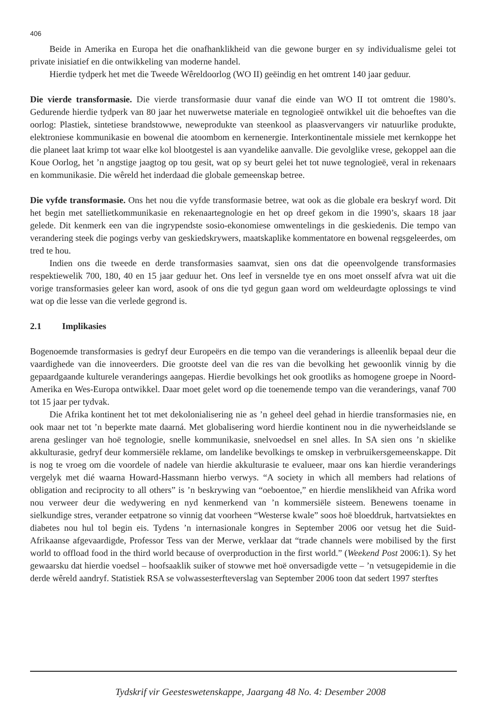406
Beide in Amerika en Europa het die onafhanklikheid van die gewone burger en sy individualisme gelei tot private inisiatief en die ontwikkeling van moderne handel.
Hierdie tydperk het met die Tweede Wêreldoorlog (WO II) geëindig en het omtrent 140 jaar geduur.
Die vierde transformasie. Die vierde transformasie duur vanaf die einde van WO II tot omtrent die 1980’s. Gedurende hierdie tydperk van 80 jaar het nuwerwetse materiale en tegnologieë ontwikkel uit die behoeftes van die oorlog: Plastiek, sintetiese brandstowwe, neweprodukte van steenkool as plaasvervangers vir natuurlike produkte, elektroniese kommunikasie en bowenal die atoombom en kernenergie. Interkontinentale missiele met kernkoppe het die planeet laat krimp tot waar elke kol blootgestel is aan vyandelike aanvalle. Die gevolglike vrese, gekoppel aan die Koue Oorlog, het ’n angstige jaagtog op tou gesit, wat op sy beurt gelei het tot nuwe tegnologieë, veral in rekenaars en kommunikasie. Die wêreld het inderdaad die globale gemeenskap betree.
Die vyfde transformasie. Ons het nou die vyfde transformasie betree, wat ook as die globale era beskryf word. Dit het begin met satellietkommunikasie en rekenaartegnologie en het op dreef gekom in die 1990’s, skaars 18 jaar gelede. Dit kenmerk een van die ingrypendste sosio-ekonomiese omwentelings in die geskiedenis. Die tempo van verandering steek die pogings verby van geskiedskrywers, maatskaplike kommentatore en bowenal regsgeleerdes, om tred te hou.
Indien ons die tweede en derde transformasies saamvat, sien ons dat die opeenvolgende transformasies respektiewelik 700, 180, 40 en 15 jaar geduur het. Ons leef in versnelde tye en ons moet onsself afvra wat uit die vorige transformasies geleer kan word, asook of ons die tyd gegun gaan word om weldeurdagte oplossings te vind wat op die lesse van die verlede gegrond is.
2.1 Implikasies
Bogenoemde transformasies is gedryf deur Europeërs en die tempo van die veranderings is alleenlik bepaal deur die vaardighede van die innoveerders. Die grootste deel van die res van die bevolking het gewoonlik vinnig by die gepaardgaande kulturele veranderings aangepas. Hierdie bevolkings het ook grootliks as homogene groepe in Noord-Amerika en Wes-Europa ontwikkel. Daar moet gelet word op die toenemende tempo van die veranderings, vanaf 700 tot 15 jaar per tydvak.
Die Afrika kontinent het tot met dekolonialisering nie as ’n geheel deel gehad in hierdie transformasies nie, en ook maar net tot ’n beperkte mate daarná. Met globalisering word hierdie kontinent nou in die nywerheidslande se arena geslinger van hoë tegnologie, snelle kommunikasie, snelvoedsel en snel alles. In SA sien ons ’n skielike akkulturasie, gedryf deur kommersiële reklame, om landelike bevolkings te omskep in verbruikersgemeenskappe. Dit is nog te vroeg om die voordele of nadele van hierdie akkulturasie te evalueer, maar ons kan hierdie veranderings vergelyk met dié waarna Howard-Hassmann hierbo verwys. “A society in which all members had relations of obligation and reciprocity to all others” is ’n beskrywing van “oeboentoe,” en hierdie menslikheid van Afrika word nou verweer deur die wedywering en nyd kenmerkend van ’n kommersiële sisteem. Benewens toename in sielkundige stres, verander eetpatrone so vinnig dat voorheen “Westerse kwale” soos hoë bloeddruk, hartvatsiektes en diabetes nou hul tol begin eis. Tydens ’n internasionale kongres in September 2006 oor vetsug het die Suid-Afrikaanse afgevaardigde, Professor Tess van der Merwe, verklaar dat “trade channels were mobilised by the first world to offload food in the third world because of overproduction in the first world.” (Weekend Post 2006:1). Sy het gewaarsku dat hierdie voedsel – hoofsaaklik suiker of stowwe met hoë onversadigde vette – ’n vetsugepidemie in die derde wêreld aandryf. Statistiek RSA se volwassesterfteverslag van September 2006 toon dat sedert 1997 sterftes
Tydskrif vir Geesteswetenskappe, Jaargang 48 No. 4: Desember 2008